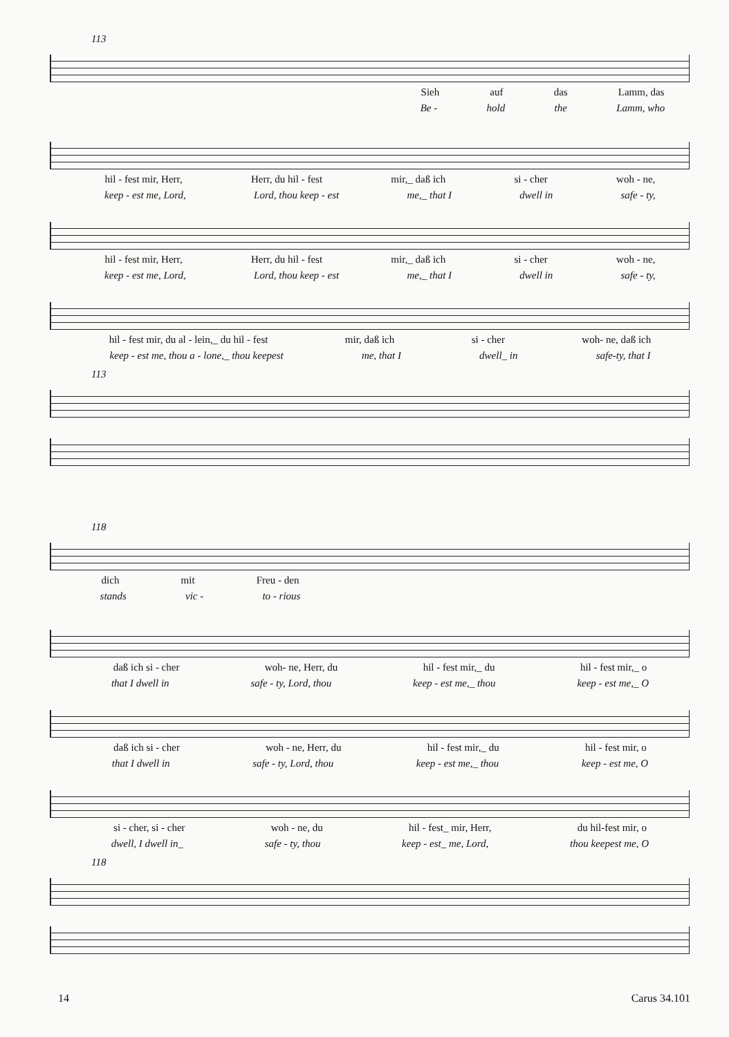113
Sieh auf das Lamm, das
Be - hold the Lamm, who
hil - fest mir, Herr, Herr, du hil - fest mir,_ daß ich si - cher woh - ne,
keep - est me, Lord, Lord, thou keep - est me,_ that I dwell in safe - ty,
hil - fest mir, Herr, Herr, du hil - fest mir,_ daß ich si - cher woh - ne,
keep - est me, Lord, Lord, thou keep - est me,_ that I dwell in safe - ty,
hil - fest mir, du al - lein,_ du hil - fest mir, daß ich si - cher woh- ne, daß ich
keep - est me, thou a - lone,_ thou keepest me, that I dwell_ in safe-ty, that I
113
118
dich mit Freu - den
stands vic - to - rious
daß ich si - cher woh- ne, Herr, du hil - fest mir,_ du hil - fest mir,_ o
that I dwell in safe - ty, Lord, thou keep - est me,_ thou keep - est me,_ O
daß ich si - cher woh - ne, Herr, du hil - fest mir,_ du hil - fest mir, o
that I dwell in safe - ty, Lord, thou keep - est me,_ thou keep - est me, O
si - cher, si - cher woh - ne, du hil - fest_ mir, Herr, du hil-fest mir, o
dwell, I dwell in_ safe - ty, thou keep - est_ me, Lord, thou keepest me, O
118
14 Carus 34.101